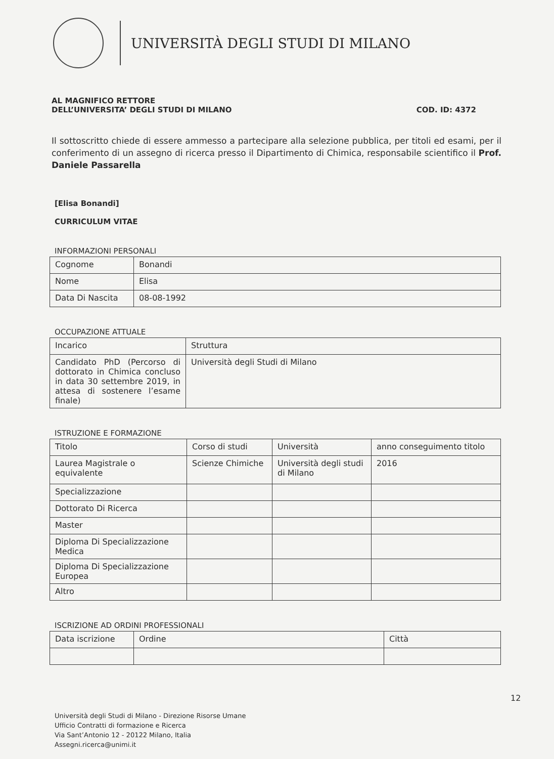UNIVERSITÀ DEGLI STUDI DI MILANO
AL MAGNIFICO RETTORE
DELL’UNIVERSITA’ DEGLI STUDI DI MILANO
COD. ID: 4372
Il sottoscritto chiede di essere ammesso a partecipare alla selezione pubblica, per titoli ed esami, per il conferimento di un assegno di ricerca presso il Dipartimento di Chimica, responsabile scientifico il Prof. Daniele Passarella
[Elisa Bonandi]
CURRICULUM VITAE
INFORMAZIONI PERSONALI
| Cognome | Bonandi |
| Nome | Elisa |
| Data Di Nascita | 08-08-1992 |
OCCUPAZIONE ATTUALE
| Incarico | Struttura |
| Candidato PhD (Percorso di dottorato in Chimica concluso in data 30 settembre 2019, in attesa di sostenere l’esame finale) | Università degli Studi di Milano |
ISTRUZIONE E FORMAZIONE
| Titolo | Corso di studi | Università | anno conseguimento titolo |
| Laurea Magistrale o equivalente | Scienze Chimiche | Università degli studi di Milano | 2016 |
| Specializzazione | | | |
| Dottorato Di Ricerca | | | |
| Master | | | |
| Diploma Di Specializzazione Medica | | | |
| Diploma Di Specializzazione Europea | | | |
| Altro | | | |
ISCRIZIONE AD ORDINI PROFESSIONALI
| Data iscrizione | Ordine | Città |
12
Università degli Studi di Milano - Direzione Risorse Umane
Ufficio Contratti di formazione e Ricerca
Via Sant’Antonio 12 - 20122 Milano, Italia
Assegni.ricerca@unimi.it